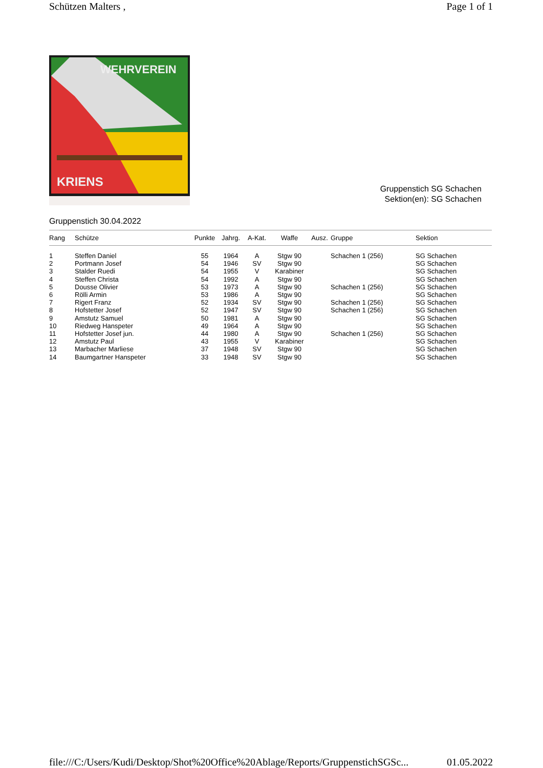Schützen Malters , Page 1 of 1
WEHRVEREIN
KRIENS
Gruppenstich SG Schachen
Sektion(en): SG Schachen
Gruppenstich 30.04.2022
| Rang | Schütze | Punkte | Jahrg. | A-Kat. | Waffe | Ausz. | Gruppe | Sektion |
| --- | --- | --- | --- | --- | --- | --- | --- | --- |
| 1 | Steffen Daniel | 55 | 1964 | A | Stgw 90 | | Schachen 1 (256) | SG Schachen |
| 2 | Portmann Josef | 54 | 1946 | SV | Stgw 90 | | | SG Schachen |
| 3 | Stalder Ruedi | 54 | 1955 | V | Karabiner | | | SG Schachen |
| 4 | Steffen Christa | 54 | 1992 | A | Stgw 90 | | | SG Schachen |
| 5 | Dousse Olivier | 53 | 1973 | A | Stgw 90 | | Schachen 1 (256) | SG Schachen |
| 6 | Rölli Armin | 53 | 1986 | A | Stgw 90 | | | SG Schachen |
| 7 | Rigert Franz | 52 | 1934 | SV | Stgw 90 | | Schachen 1 (256) | SG Schachen |
| 8 | Hofstetter Josef | 52 | 1947 | SV | Stgw 90 | | Schachen 1 (256) | SG Schachen |
| 9 | Amstutz Samuel | 50 | 1981 | A | Stgw 90 | | | SG Schachen |
| 10 | Riedweg Hanspeter | 49 | 1964 | A | Stgw 90 | | | SG Schachen |
| 11 | Hofstetter Josef jun. | 44 | 1980 | A | Stgw 90 | | Schachen 1 (256) | SG Schachen |
| 12 | Amstutz Paul | 43 | 1955 | V | Karabiner | | | SG Schachen |
| 13 | Marbacher Marliese | 37 | 1948 | SV | Stgw 90 | | | SG Schachen |
| 14 | Baumgartner Hanspeter | 33 | 1948 | SV | Stgw 90 | | | SG Schachen |
file:///C:/Users/Kudi/Desktop/Shot%20Office%20Ablage/Reports/GruppenstichSGSc... 01.05.2022